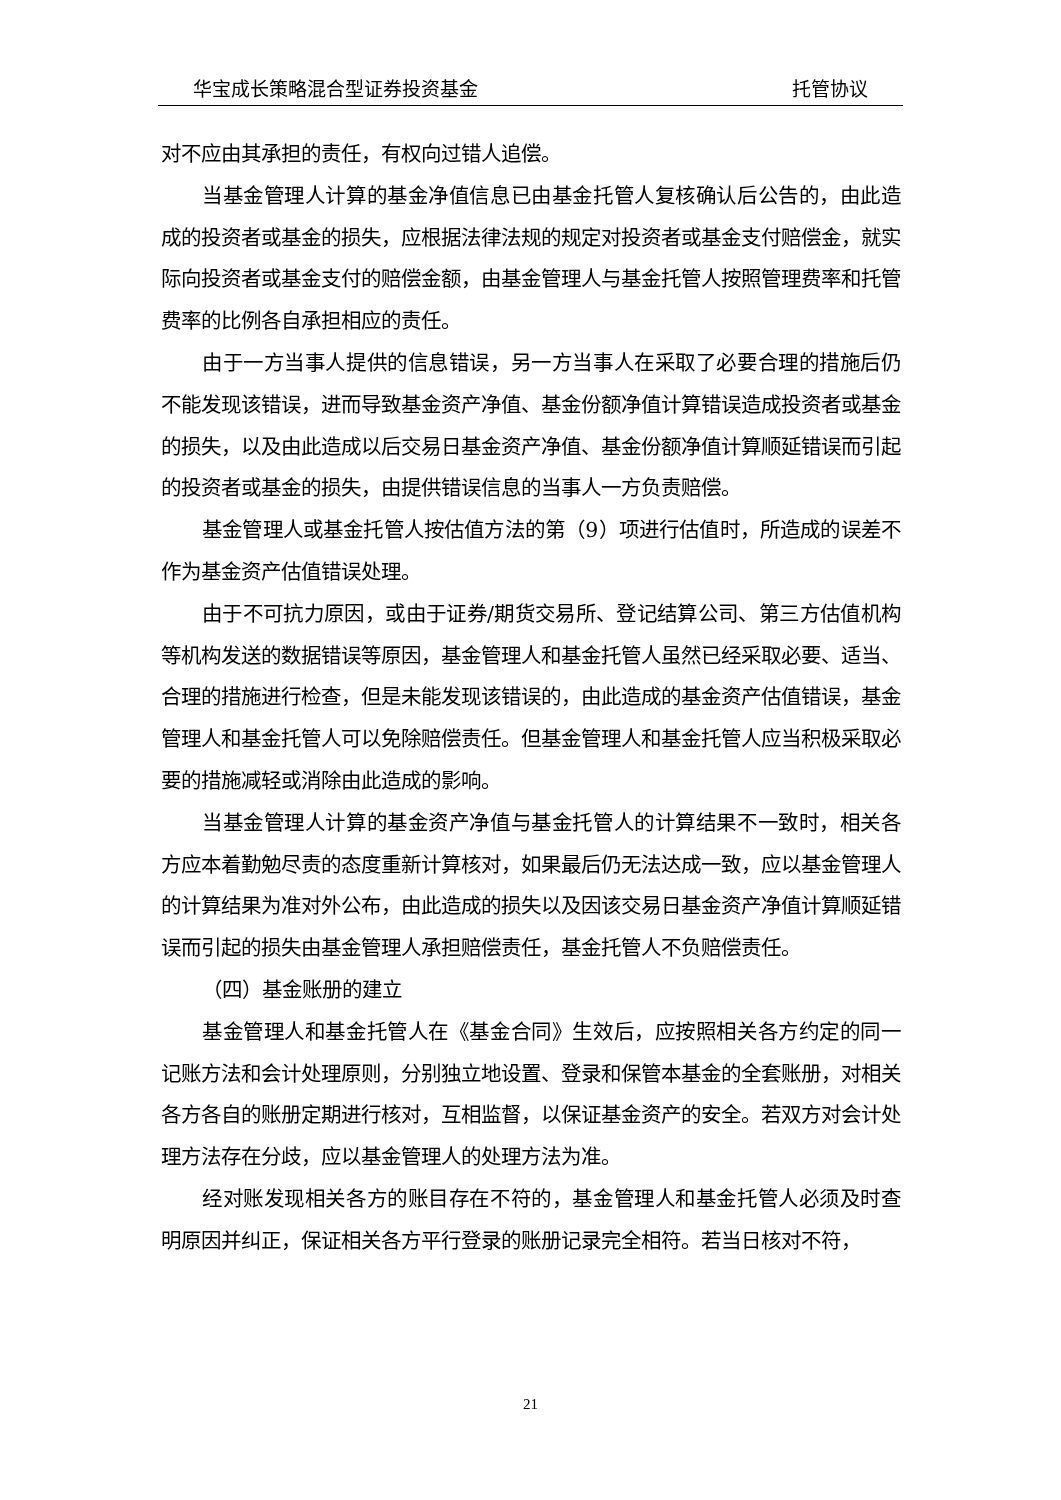华宝成长策略混合型证券投资基金 托管协议
对不应由其承担的责任，有权向过错人追偿。
当基金管理人计算的基金净值信息已由基金托管人复核确认后公告的，由此造成的投资者或基金的损失，应根据法律法规的规定对投资者或基金支付赔偿金，就实际向投资者或基金支付的赔偿金额，由基金管理人与基金托管人按照管理费率和托管费率的比例各自承担相应的责任。
由于一方当事人提供的信息错误，另一方当事人在采取了必要合理的措施后仍不能发现该错误，进而导致基金资产净值、基金份额净值计算错误造成投资者或基金的损失，以及由此造成以后交易日基金资产净值、基金份额净值计算顺延错误而引起的投资者或基金的损失，由提供错误信息的当事人一方负责赔偿。
基金管理人或基金托管人按估值方法的第（9）项进行估值时，所造成的误差不作为基金资产估值错误处理。
由于不可抗力原因，或由于证券/期货交易所、登记结算公司、第三方估值机构等机构发送的数据错误等原因，基金管理人和基金托管人虽然已经采取必要、适当、合理的措施进行检查，但是未能发现该错误的，由此造成的基金资产估值错误，基金管理人和基金托管人可以免除赔偿责任。但基金管理人和基金托管人应当积极采取必要的措施减轻或消除由此造成的影响。
当基金管理人计算的基金资产净值与基金托管人的计算结果不一致时，相关各方应本着勤勉尽责的态度重新计算核对，如果最后仍无法达成一致，应以基金管理人的计算结果为准对外公布，由此造成的损失以及因该交易日基金资产净值计算顺延错误而引起的损失由基金管理人承担赔偿责任，基金托管人不负赔偿责任。
（四）基金账册的建立
基金管理人和基金托管人在《基金合同》生效后，应按照相关各方约定的同一记账方法和会计处理原则，分别独立地设置、登录和保管本基金的全套账册，对相关各方各自的账册定期进行核对，互相监督，以保证基金资产的安全。若双方对会计处理方法存在分歧，应以基金管理人的处理方法为准。
经对账发现相关各方的账目存在不符的，基金管理人和基金托管人必须及时查明原因并纠正，保证相关各方平行登录的账册记录完全相符。若当日核对不符，
21